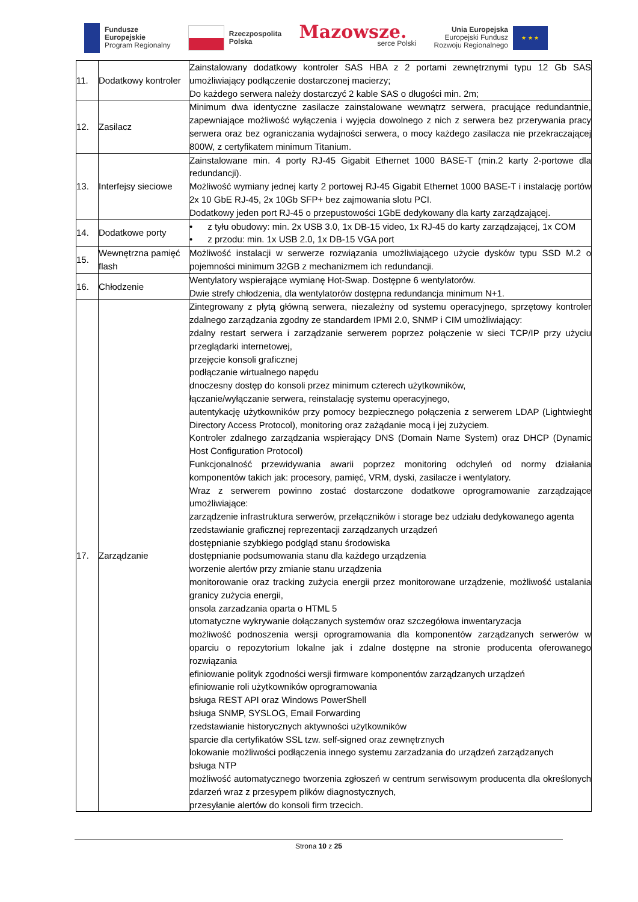Fundusze
Europejskie
Program Regionalny
Rzeczpospolita
Polska
Mazowsze.
serce Polski
Unia Europejska
Europejski Fundusz
Rozwoju Regionalnego
★ ★ ★
| 11. | Dodatkowy kontroler | Zainstalowany dodatkowy kontroler SAS HBA z 2 portami zewnętrznymi typu 12 Gb SAS umożliwiający podłączenie dostarczonej macierzy; Do każdego serwera należy dostarczyć 2 kable SAS o długości min. 2m; |
| 12. | Zasilacz | Minimum dwa identyczne zasilacze zainstalowane wewnątrz serwera, pracujące redundantnie, zapewniające możliwość wyłączenia i wyjęcia dowolnego z nich z serwera bez przerywania pracy serwera oraz bez ograniczania wydajności serwera, o mocy każdego zasilacza nie przekraczającej 800W, z certyfikatem minimum Titanium. |
| 13. | Interfejsy sieciowe | Zainstalowane min. 4 porty RJ-45 Gigabit Ethernet 1000 BASE-T (min.2 karty 2-portowe dla redundancji). Możliwość wymiany jednej karty 2 portowej RJ-45 Gigabit Ethernet 1000 BASE-T i instalację portów 2x 10 GbE RJ-45, 2x 10Gb SFP+ bez zajmowania slotu PCI. Dodatkowy jeden port RJ-45 o przepustowości 1GbE dedykowany dla karty zarządzającej. |
| 14. | Dodatkowe porty | • z tyłu obudowy: min. 2x USB 3.0, 1x DB-15 video, 1x RJ-45 do karty zarządzającej, 1x COM • z przodu: min. 1x USB 2.0, 1x DB-15 VGA port |
| 15. | Wewnętrzna pamięć flash | Możliwość instalacji w serwerze rozwiązania umożliwiającego użycie dysków typu SSD M.2 o pojemności minimum 32GB z mechanizmem ich redundancji. |
| 16. | Chłodzenie | Wentylatory wspierające wymianę Hot-Swap. Dostępne 6 wentylatorów. Dwie strefy chłodzenia, dla wentylatorów dostępna redundancja minimum N+1. |
| 17. | Zarządzanie | Zintegrowany z płytą główną serwera, niezależny od systemu operacyjnego, sprzętowy kontroler zdalnego zarządzania zgodny ze standardem IPMI 2.0, SNMP i CIM umożliwiający: zdalny restart serwera i zarządzanie serwerem poprzez połączenie w sieci TCP/IP przy użyciu przeglądarki internetowej, przejęcie konsoli graficznej podłączanie wirtualnego napędu dnoczesny dostęp do konsoli przez minimum czterech użytkowników, łączanie/wyłączanie serwera, reinstalację systemu operacyjnego, autentykację użytkowników przy pomocy bezpiecznego połączenia z serwerem LDAP (Lightwieght Directory Access Protocol), monitoring oraz zażądanie mocą i jej zużyciem. Kontroler zdalnego zarządzania wspierający DNS (Domain Name System) oraz DHCP (Dynamic Host Configuration Protocol) Funkcjonalność przewidywania awarii poprzez monitoring odchyleń od normy działania komponentów takich jak: procesory, pamięć, VRM, dyski, zasilacze i wentylatory. Wraz z serwerem powinno zostać dostarczone dodatkowe oprogramowanie zarządzające umożliwiające: zarządzenie infrastruktura serwerów, przełączników i storage bez udziału dedykowanego agenta rzedstawianie graficznej reprezentacji zarządzanych urządzeń dostępnianie szybkiego podgląd stanu środowiska dostępnianie podsumowania stanu dla każdego urządzenia worzenie alertów przy zmianie stanu urządzenia monitorowanie oraz tracking zużycia energii przez monitorowane urządzenie, możliwość ustalania granicy zużycia energii, onsola zarzadzania oparta o HTML 5 utomatyczne wykrywanie dołączanych systemów oraz szczegółowa inwentaryzacja możliwość podnoszenia wersji oprogramowania dla komponentów zarządzanych serwerów w oparciu o repozytorium lokalne jak i zdalne dostępne na stronie producenta oferowanego rozwiązania efiniowanie polityk zgodności wersji firmware komponentów zarządzanych urządzeń efiniowanie roli użytkowników oprogramowania bsługa REST API oraz Windows PowerShell bsługa SNMP, SYSLOG, Email Forwarding rzedstawianie historycznych aktywności użytkowników sparcie dla certyfikatów SSL tzw. self-signed oraz zewnętrznych lokowanie możliwości podłączenia innego systemu zarzadzania do urządzeń zarządzanych bsługa NTP możliwość automatycznego tworzenia zgłoszeń w centrum serwisowym producenta dla określonych zdarzeń wraz z przesypem plików diagnostycznych, przesyłanie alertów do konsoli firm trzecich. |
Strona 10 z 25